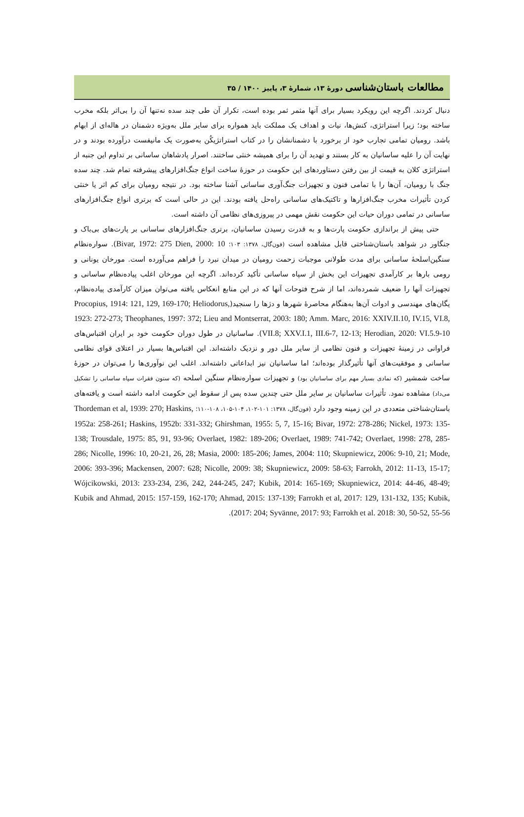مطالعات باستان‌شناسی دورهٔ ۱۳، شمارهٔ ۳، پاییز ۱۴۰۰ / ۳۵
دنبال کردند. اگرچه این رویکرد بسیار برای آنها مثمر ثمر بوده است، تکرار آن طی چند سده نه‌تنها آن را بی‌اثر بلکه مخرب ساخته بود؛ زیرا استراتژی، کنش‌ها، نیات و اهداف یک مملکت باید همواره برای سایر ملل به‌ویژه دشمنان در هاله‌ای از ابهام باشد. رومیان تمامی تجارب خود از برخورد با دشمنانشان را در کتاب استراتژیکُن به‌صورت یک مانیفست درآورده بودند و در نهایت آن را علیه ساسانیان به کار بستند و تهدید آن را برای همیشه خنثی ساختند. اصرار پادشاهان ساسانی بر تداوم این جنبه از استراتژی کلان به قیمت از بین رفتن دستاوردهای این حکومت در حوزهٔ ساخت انواع جنگ‌افزارهای پیشرفته تمام شد. چند سده جنگ با رومیان، آن‌ها را با تمامی فنون و تجهیزات جنگ‌آوری ساسانی آشنا ساخته بود. در نتیجه رومیان برای کم اثر یا خنثی کردن تأثیرات مخرب جنگ‌افزارها و تاکتیک‌های ساسانی راه‌حل یافته بودند. این در حالی است که برتری انواع جنگ‌افزارهای ساسانی در تمامی دوران حیات این حکومت نقش مهمی در پیروزی‌های نظامی آن داشته است.
حتی پیش از براندازی حکومت پارت‌ها و به قدرت رسیدن ساسانیان، برتری جنگ‌افزارهای ساسانی بر پارت‌های بی‌باک و جنگاور در شواهد باستان‌شناختی قابل مشاهده است (فون‌گال، ۱۳۷۸: ۱۰۳؛ Bivar, 1972: 275 Dien, 2000: 10). سواره‌نظام سنگین‌اسلحهٔ ساسانی برای مدت طولانی موجبات زحمت رومیان در میدان نبرد را فراهم می‌آورده است. مورخان یونانی و رومی بارها بر کارآمدی تجهیزات این بخش از سپاه ساسانی تأکید کرده‌اند. اگرچه این مورخان اغلب پیاده‌نظام ساسانی و تجهیزات آنها را ضعیف شمرده‌اند، اما از شرح فتوحات آنها که در این منابع انعکاس یافته می‌توان میزان کارآمدی پیاده‌نظام، یگان‌های مهندسی و ادوات آن‌ها به‌هنگام محاصرهٔ شهرها و دژها را سنجید(Procopius, 1914: 121, 129, 169-170; Heliodorus, 1923: 272-273; Theophanes, 1997: 372; Lieu and Montserrat, 2003: 180; Amm. Marc, 2016: XXIV.II.10, IV.15, VI.8, VII.8; XXV.I.1, III.6-7, 12-13; Herodian, 2020: VI.5.9-10). ساسانیان در طول دوران حکومت خود بر ایران اقتباس‌های فراوانی در زمینهٔ تجهیزات و فنون نظامی از سایر ملل دور و نزدیک داشته‌اند. این اقتباس‌ها بسیار در اعتلای قوای نظامی ساسانی و موفقیت‌های آنها تأثیرگذار بوده‌اند؛ اما ساسانیان نیز ابداعاتی داشته‌اند. اغلب این نوآوری‌ها را می‌توان در حوزهٔ ساخت شمشیر (که نمادی بسیار مهم برای ساسانیان بود) و تجهیزات سواره‌نظام سنگین اسلحه (که ستون فقرات سپاه ساسانی را تشکیل می‌داد) مشاهده نمود. تأثیرات ساسانیان بر سایر ملل حتی چندین سده پس از سقوط این حکومت ادامه داشته است و یافته‌های باستان‌شناختی متعددی در این زمینه وجود دارد (فون‌گال، ۱۳۷۸: ۱۰۱-۱۰۲، ۱۰۴-۱۰۵، ۱۰۸-۱۱۰؛ Thordeman et al, 1939: 270; Haskins, 1952a: 258-261; Haskins, 1952b: 331-332; Ghirshman, 1955: 5, 7, 15-16; Bivar, 1972: 278-286; Nickel, 1973: 135-138; Trousdale, 1975: 85, 91, 93-96; Overlaet, 1982: 189-206; Overlaet, 1989: 741-742; Overlaet, 1998: 278, 285-286; Nicolle, 1996: 10, 20-21, 26, 28; Masia, 2000: 185-206; James, 2004: 110; Skupniewicz, 2006: 9-10, 21; Mode, 2006: 393-396; Mackensen, 2007: 628; Nicolle, 2009: 38; Skupniewicz, 2009: 58-63; Farrokh, 2012: 11-13, 15-17; Wójcikowski, 2013: 233-234, 236, 242, 244-245, 247; Kubik, 2014: 165-169; Skupniewicz, 2014: 44-46, 48-49; Kubik and Ahmad, 2015: 157-159, 162-170; Ahmad, 2015: 137-139; Farrokh et al, 2017: 129, 131-132, 135; Kubik, 2017: 204; Syvänne, 2017: 93; Farrokh et al. 2018: 30, 50-52, 55-56).